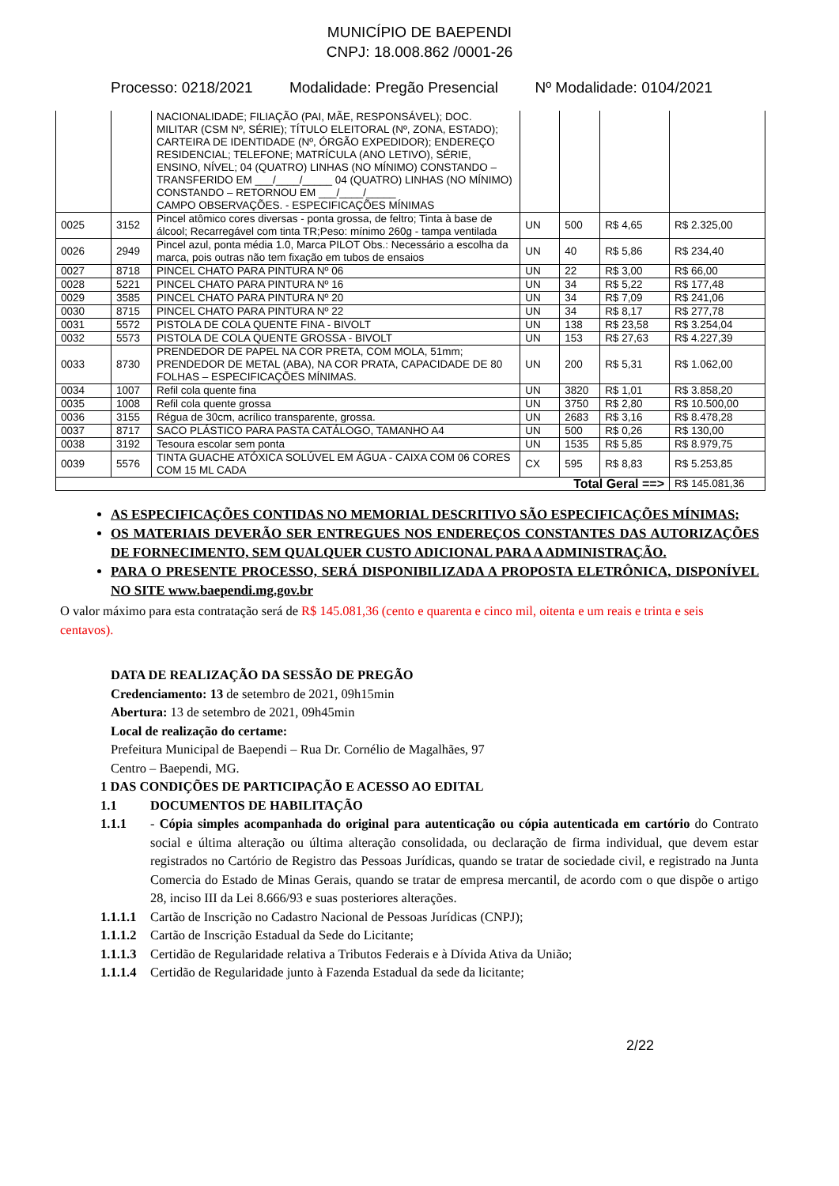MUNICÍPIO DE BAEPENDI
CNPJ: 18.008.862 /0001-26
Processo: 0218/2021 Modalidade: Pregão Presencial Nº Modalidade: 0104/2021
| | | NACIONALIDADE; FILIAÇÃO (PAI, MÃE, RESPONSÁVEL); DOC. MILITAR (CSM Nº, SÉRIE); TÍTULO ELEITORAL (Nº, ZONA, ESTADO); CARTEIRA DE IDENTIDADE (Nº, ÓRGÃO EXPEDIDOR); ENDEREÇO RESIDENCIAL; TELEFONE; MATRÍCULA (ANO LETIVO), SÉRIE, ENSINO, NÍVEL; 04 (QUATRO) LINHAS (NO MÍNIMO) CONSTANDO – TRANSFERIDO EM ___/____/_____ 04 (QUATRO) LINHAS (NO MÍNIMO) CONSTANDO – RETORNOU EM ___/____/_____ CAMPO OBSERVAÇÕES. - ESPECIFICAÇÕES MÍNIMAS | | | | |
| 0025 | 3152 | Pincel atômico cores diversas - ponta grossa, de feltro; Tinta à base de álcool; Recarregável com tinta TR;Peso: mínimo 260g - tampa ventilada | UN | 500 | R$ 4,65 | R$ 2.325,00 |
| 0026 | 2949 | Pincel azul, ponta média 1.0, Marca PILOT Obs.: Necessário a escolha da marca, pois outras não tem fixação em tubos de ensaios | UN | 40 | R$ 5,86 | R$ 234,40 |
| 0027 | 8718 | PINCEL CHATO PARA PINTURA Nº 06 | UN | 22 | R$ 3,00 | R$ 66,00 |
| 0028 | 5221 | PINCEL CHATO PARA PINTURA Nº 16 | UN | 34 | R$ 5,22 | R$ 177,48 |
| 0029 | 3585 | PINCEL CHATO PARA PINTURA Nº 20 | UN | 34 | R$ 7,09 | R$ 241,06 |
| 0030 | 8715 | PINCEL CHATO PARA PINTURA Nº 22 | UN | 34 | R$ 8,17 | R$ 277,78 |
| 0031 | 5572 | PISTOLA DE COLA QUENTE FINA - BIVOLT | UN | 138 | R$ 23,58 | R$ 3.254,04 |
| 0032 | 5573 | PISTOLA DE COLA QUENTE GROSSA - BIVOLT | UN | 153 | R$ 27,63 | R$ 4.227,39 |
| 0033 | 8730 | PRENDEDOR DE PAPEL NA COR PRETA, COM MOLA, 51mm; PRENDEDOR DE METAL (ABA), NA COR PRATA, CAPACIDADE DE 80 FOLHAS – ESPECIFICAÇÕES MÍNIMAS. | UN | 200 | R$ 5,31 | R$ 1.062,00 |
| 0034 | 1007 | Refil cola quente fina | UN | 3820 | R$ 1,01 | R$ 3.858,20 |
| 0035 | 1008 | Refil cola quente grossa | UN | 3750 | R$ 2,80 | R$ 10.500,00 |
| 0036 | 3155 | Régua de 30cm, acrílico transparente, grossa. | UN | 2683 | R$ 3,16 | R$ 8.478,28 |
| 0037 | 8717 | SACO PLÁSTICO PARA PASTA CATÁLOGO, TAMANHO A4 | UN | 500 | R$ 0,26 | R$ 130,00 |
| 0038 | 3192 | Tesoura escolar sem ponta | UN | 1535 | R$ 5,85 | R$ 8.979,75 |
| 0039 | 5576 | TINTA GUACHE ATÓXICA SOLÚVEL EM ÁGUA - CAIXA COM 06 CORES COM 15 ML CADA | CX | 595 | R$ 8,83 | R$ 5.253,85 |
| Total Geral ==> | | | | | | R$ 145.081,36 |
AS ESPECIFICAÇÕES CONTIDAS NO MEMORIAL DESCRITIVO SÃO ESPECIFICAÇÕES MÍNIMAS;
OS MATERIAIS DEVERÃO SER ENTREGUES NOS ENDEREÇOS CONSTANTES DAS AUTORIZAÇÕES DE FORNECIMENTO, SEM QUALQUER CUSTO ADICIONAL PARA A ADMINISTRAÇÃO.
PARA O PRESENTE PROCESSO, SERÁ DISPONIBILIZADA A PROPOSTA ELETRÔNICA, DISPONÍVEL NO SITE www.baependi.mg.gov.br
O valor máximo para esta contratação será de R$ 145.081,36 (cento e quarenta e cinco mil, oitenta e um reais e trinta e seis centavos).
DATA DE REALIZAÇÃO DA SESSÃO DE PREGÃO
Credenciamento: 13 de setembro de 2021, 09h15min
Abertura: 13 de setembro de 2021, 09h45min
Local de realização do certame:
Prefeitura Municipal de Baependi – Rua Dr. Cornélio de Magalhães, 97
Centro – Baependi, MG.
1 DAS CONDIÇÕES DE PARTICIPAÇÃO E ACESSO AO EDITAL
1.1 DOCUMENTOS DE HABILITAÇÃO
1.1.1 - Cópia simples acompanhada do original para autenticação ou cópia autenticada em cartório do Contrato social e última alteração ou última alteração consolidada, ou declaração de firma individual, que devem estar registrados no Cartório de Registro das Pessoas Jurídicas, quando se tratar de sociedade civil, e registrado na Junta Comercia do Estado de Minas Gerais, quando se tratar de empresa mercantil, de acordo com o que dispõe o artigo 28, inciso III da Lei 8.666/93 e suas posteriores alterações.
1.1.1.1 Cartão de Inscrição no Cadastro Nacional de Pessoas Jurídicas (CNPJ);
1.1.1.2 Cartão de Inscrição Estadual da Sede do Licitante;
1.1.1.3 Certidão de Regularidade relativa a Tributos Federais e à Dívida Ativa da União;
1.1.1.4 Certidão de Regularidade junto à Fazenda Estadual da sede da licitante;
2/22